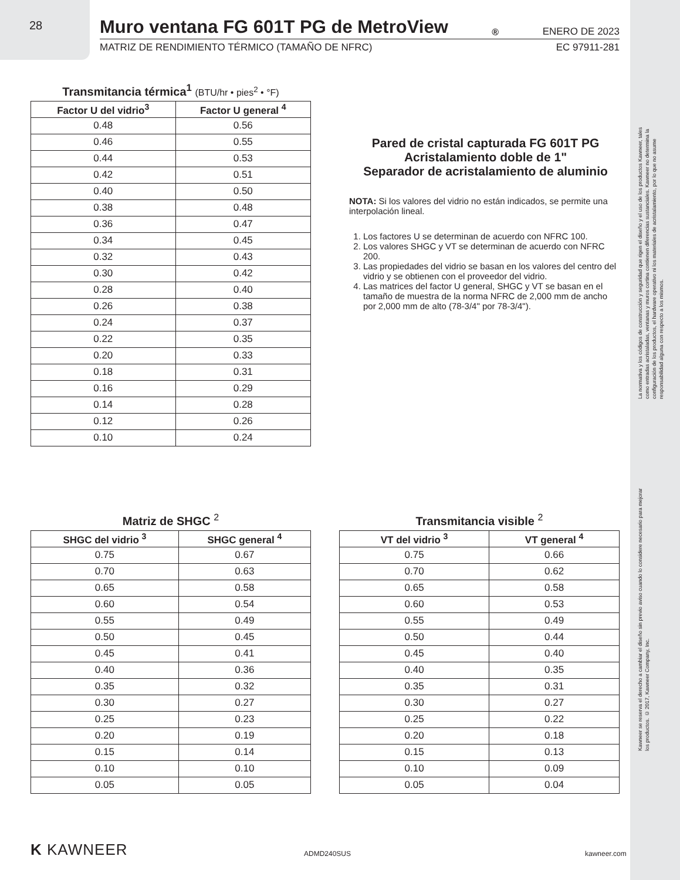28
Muro ventana FG 601T PG de MetroView<sup>®</sup> ENERO DE 2023
MATRIZ DE RENDIMIENTO TÉRMICO (TAMAÑO DE NFRC) EC 97911-281
Transmitancia térmica<sup>1</sup> (BTU/hr • pies<sup>2</sup> • °F)
| Factor U del vidrio<sup>3</sup> | Factor U general <sup>4</sup> |
| --- | --- |
| 0.48 | 0.56 |
| 0.46 | 0.55 |
| 0.44 | 0.53 |
| 0.42 | 0.51 |
| 0.40 | 0.50 |
| 0.38 | 0.48 |
| 0.36 | 0.47 |
| 0.34 | 0.45 |
| 0.32 | 0.43 |
| 0.30 | 0.42 |
| 0.28 | 0.40 |
| 0.26 | 0.38 |
| 0.24 | 0.37 |
| 0.22 | 0.35 |
| 0.20 | 0.33 |
| 0.18 | 0.31 |
| 0.16 | 0.29 |
| 0.14 | 0.28 |
| 0.12 | 0.26 |
| 0.10 | 0.24 |
Pared de cristal capturada FG 601T PG
Acristalamiento doble de 1"
Separador de acristalamiento de aluminio
NOTA: Si los valores del vidrio no están indicados, se permite una interpolación lineal.
1. Los factores U se determinan de acuerdo con NFRC 100.
2. Los valores SHGC y VT se determinan de acuerdo con NFRC 200.
3. Las propiedades del vidrio se basan en los valores del centro del vidrio y se obtienen con el proveedor del vidrio.
4. Las matrices del factor U general, SHGC y VT se basan en el tamaño de muestra de la norma NFRC de 2,000 mm de ancho por 2,000 mm de alto (78-3/4" por 78-3/4").
Matriz de SHGC <sup>2</sup>
| SHGC del vidrio <sup>3</sup> | SHGC general <sup>4</sup> |
| --- | --- |
| 0.75 | 0.67 |
| 0.70 | 0.63 |
| 0.65 | 0.58 |
| 0.60 | 0.54 |
| 0.55 | 0.49 |
| 0.50 | 0.45 |
| 0.45 | 0.41 |
| 0.40 | 0.36 |
| 0.35 | 0.32 |
| 0.30 | 0.27 |
| 0.25 | 0.23 |
| 0.20 | 0.19 |
| 0.15 | 0.14 |
| 0.10 | 0.10 |
| 0.05 | 0.05 |
Transmitancia visible <sup>2</sup>
| VT del vidrio <sup>3</sup> | VT general <sup>4</sup> |
| --- | --- |
| 0.75 | 0.66 |
| 0.70 | 0.62 |
| 0.65 | 0.58 |
| 0.60 | 0.53 |
| 0.55 | 0.49 |
| 0.50 | 0.44 |
| 0.45 | 0.40 |
| 0.40 | 0.35 |
| 0.35 | 0.31 |
| 0.30 | 0.27 |
| 0.25 | 0.22 |
| 0.20 | 0.18 |
| 0.15 | 0.13 |
| 0.10 | 0.09 |
| 0.05 | 0.04 |
K KAWNEER ADMD240SUS kawneer.com
La normativa y los códigos de construcción y seguridad que rigen el diseño y el uso de los productos Kawneer, tales como entradas acristaladas, ventanas y muros cortina contienen diferencias sustanciales. Kawneer no determina la configuración de los productos, el hardware operativo ni los materiales de acristalamiento, por lo que no asume responsabilidad alguna con respecto a los mismos.
Kawneer se reserva el derecho a cambiar el diseño sin previo aviso cuando lo considere necesario para mejorar los productos. © 2017, Kawneer Company, Inc.